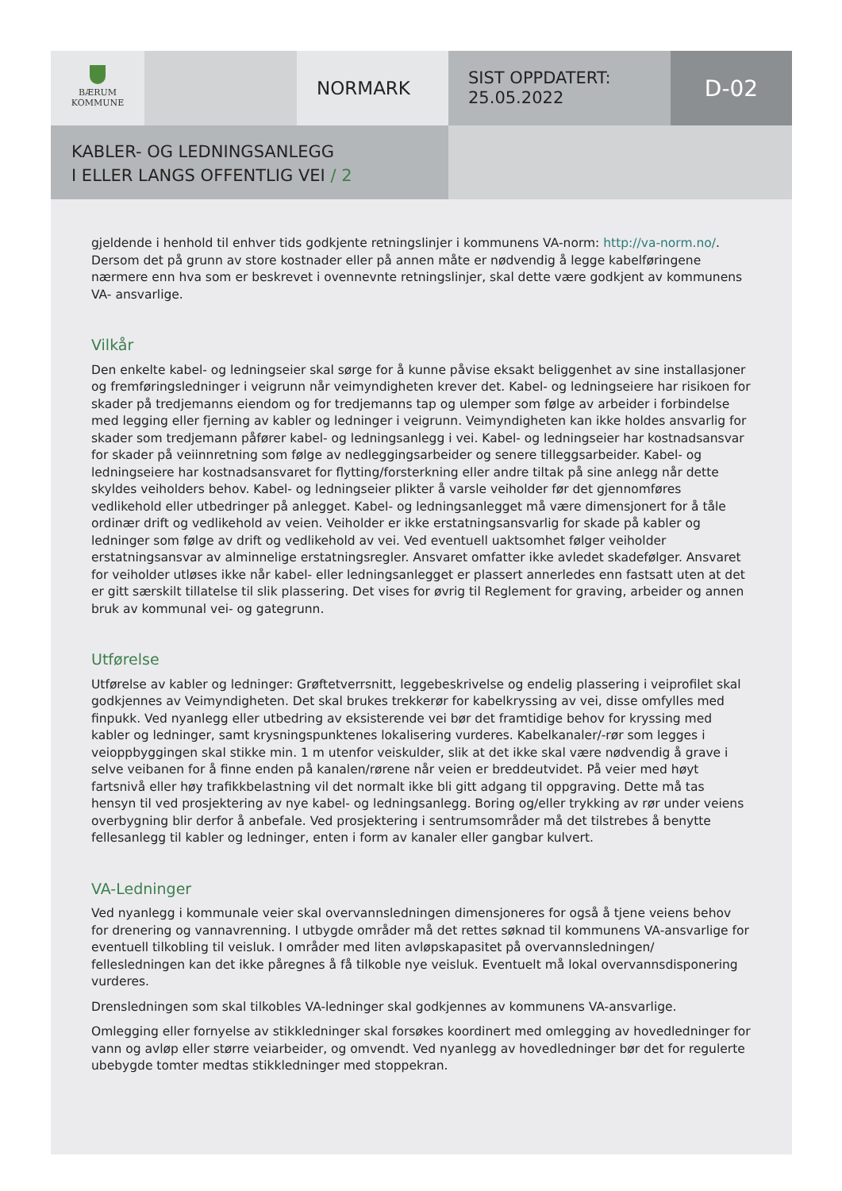BÆRUM
KOMMUNE
NORMARK
SIST OPPDATERT:
25.05.2022
D-02
KABLER- OG LEDNINGSANLEGG
I ELLER LANGS OFFENTLIG VEI / 2
gjeldende i henhold til enhver tids godkjente retningslinjer i kommunens VA-norm: http://va-norm.no/. Dersom det på grunn av store kostnader eller på annen måte er nødvendig å legge kabelføringene nærmere enn hva som er beskrevet i ovennevnte retningslinjer, skal dette være godkjent av kommunens VA- ansvarlige.
Vilkår
Den enkelte kabel- og ledningseier skal sørge for å kunne påvise eksakt beliggenhet av sine installasjoner og fremføringsledninger i veigrunn når veimyndigheten krever det. Kabel- og ledningseiere har risikoen for skader på tredjemanns eiendom og for tredjemanns tap og ulemper som følge av arbeider i forbindelse med legging eller fjerning av kabler og ledninger i veigrunn. Veimyndigheten kan ikke holdes ansvarlig for skader som tredjemann påfører kabel- og ledningsanlegg i vei. Kabel- og ledningseier har kostnadsansvar for skader på veiinnretning som følge av nedleggingsarbeider og senere tilleggsarbeider. Kabel- og ledningseiere har kostnadsansvaret for flytting/forsterkning eller andre tiltak på sine anlegg når dette skyldes veiholders behov. Kabel- og ledningseier plikter å varsle veiholder før det gjennomføres vedlikehold eller utbedringer på anlegget. Kabel- og ledningsanlegget må være dimensjonert for å tåle ordinær drift og vedlikehold av veien. Veiholder er ikke erstatningsansvarlig for skade på kabler og ledninger som følge av drift og vedlikehold av vei. Ved eventuell uaktsomhet følger veiholder erstatningsansvar av alminnelige erstatningsregler. Ansvaret omfatter ikke avledet skadefølger. Ansvaret for veiholder utløses ikke når kabel- eller ledningsanlegget er plassert annerledes enn fastsatt uten at det er gitt særskilt tillatelse til slik plassering. Det vises for øvrig til Reglement for graving, arbeider og annen bruk av kommunal vei- og gategrunn.
Utførelse
Utførelse av kabler og ledninger: Grøftetverrsnitt, leggebeskrivelse og endelig plassering i veiprofilet skal godkjennes av Veimyndigheten. Det skal brukes trekkerør for kabelkryssing av vei, disse omfylles med finpukk. Ved nyanlegg eller utbedring av eksisterende vei bør det framtidige behov for kryssing med kabler og ledninger, samt krysningspunktenes lokalisering vurderes. Kabelkanaler/-rør som legges i veioppbyggingen skal stikke min. 1 m utenfor veiskulder, slik at det ikke skal være nødvendig å grave i selve veibanen for å finne enden på kanalen/rørene når veien er breddeutvidet. På veier med høyt fartsnivå eller høy trafikkbelastning vil det normalt ikke bli gitt adgang til oppgraving. Dette må tas hensyn til ved prosjektering av nye kabel- og ledningsanlegg. Boring og/eller trykking av rør under veiens overbygning blir derfor å anbefale. Ved prosjektering i sentrumsområder må det tilstrebes å benytte fellesanlegg til kabler og ledninger, enten i form av kanaler eller gangbar kulvert.
VA-Ledninger
Ved nyanlegg i kommunale veier skal overvannsledningen dimensjoneres for også å tjene veiens behov for drenering og vannavrenning. I utbygde områder må det rettes søknad til kommunens VA-ansvarlige for eventuell tilkobling til veisluk. I områder med liten avløpskapasitet på overvannsledningen/ fellesledningen kan det ikke påregnes å få tilkoble nye veisluk. Eventuelt må lokal overvannsdisponering vurderes.
Drensledningen som skal tilkobles VA-ledninger skal godkjennes av kommunens VA-ansvarlige.
Omlegging eller fornyelse av stikkledninger skal forsøkes koordinert med omlegging av hovedledninger for vann og avløp eller større veiarbeider, og omvendt. Ved nyanlegg av hovedledninger bør det for regulerte ubebygde tomter medtas stikkledninger med stoppekran.